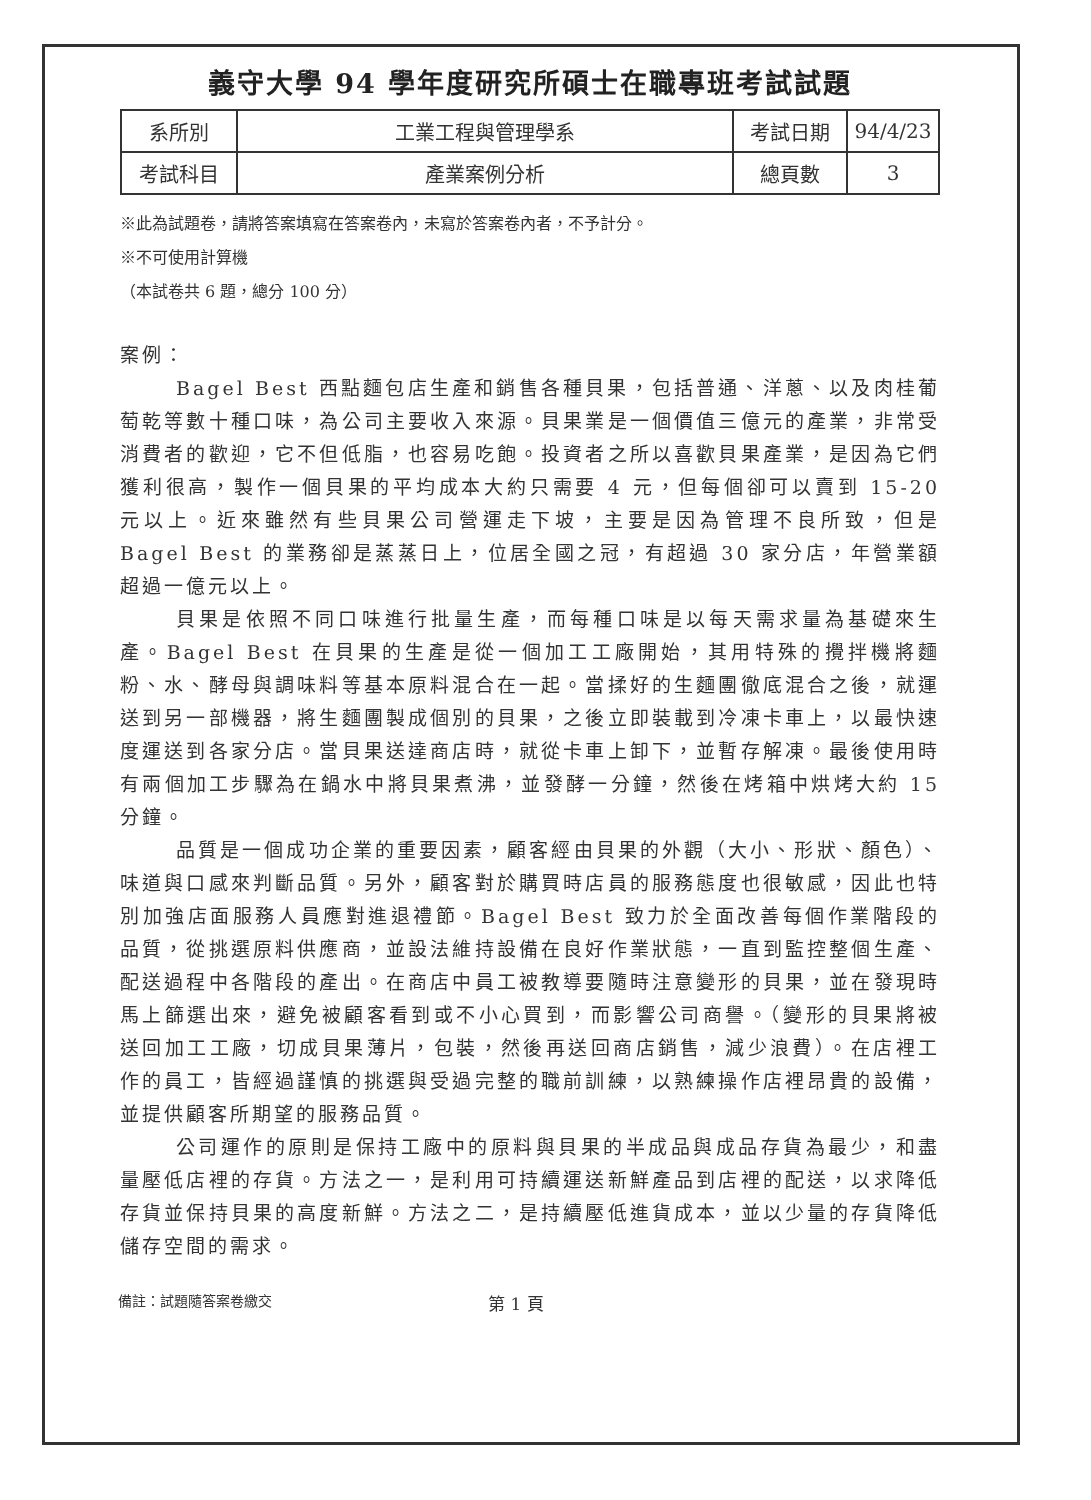義守大學 94 學年度研究所碩士在職專班考試試題
| 系所別 | 工業工程與管理學系 | 考試日期 | 94/4/23 |
| 考試科目 | 產業案例分析 | 總頁數 | 3 |
※此為試題卷，請將答案填寫在答案卷內，未寫於答案卷內者，不予計分。
※不可使用計算機
（本試卷共 6 題，總分 100 分）
案例：
Bagel Best 西點麵包店生產和銷售各種貝果，包括普通、洋蔥、以及肉桂葡萄乾等數十種口味，為公司主要收入來源。貝果業是一個價值三億元的產業，非常受消費者的歡迎，它不但低脂，也容易吃飽。投資者之所以喜歡貝果產業，是因為它們獲利很高，製作一個貝果的平均成本大約只需要 4 元，但每個卻可以賣到 15-20 元以上。近來雖然有些貝果公司營運走下坡，主要是因為管理不良所致，但是 Bagel Best 的業務卻是蒸蒸日上，位居全國之冠，有超過 30 家分店，年營業額超過一億元以上。
貝果是依照不同口味進行批量生產，而每種口味是以每天需求量為基礎來生產。Bagel Best 在貝果的生產是從一個加工工廠開始，其用特殊的攪拌機將麵粉、水、酵母與調味料等基本原料混合在一起。當揉好的生麵團徹底混合之後，就運送到另一部機器，將生麵團製成個別的貝果，之後立即裝載到冷凍卡車上，以最快速度運送到各家分店。當貝果送達商店時，就從卡車上卸下，並暫存解凍。最後使用時有兩個加工步驟為在鍋水中將貝果煮沸，並發酵一分鐘，然後在烤箱中烘烤大約 15 分鐘。
品質是一個成功企業的重要因素，顧客經由貝果的外觀（大小、形狀、顏色）、味道與口感來判斷品質。另外，顧客對於購買時店員的服務態度也很敏感，因此也特別加強店面服務人員應對進退禮節。Bagel Best 致力於全面改善每個作業階段的品質，從挑選原料供應商，並設法維持設備在良好作業狀態，一直到監控整個生產、配送過程中各階段的產出。在商店中員工被教導要隨時注意變形的貝果，並在發現時馬上篩選出來，避免被顧客看到或不小心買到，而影響公司商譽。（變形的貝果將被送回加工工廠，切成貝果薄片，包裝，然後再送回商店銷售，減少浪費）。在店裡工作的員工，皆經過謹慎的挑選與受過完整的職前訓練，以熟練操作店裡昂貴的設備，並提供顧客所期望的服務品質。
公司運作的原則是保持工廠中的原料與貝果的半成品與成品存貨為最少，和盡量壓低店裡的存貨。方法之一，是利用可持續運送新鮮產品到店裡的配送，以求降低存貨並保持貝果的高度新鮮。方法之二，是持續壓低進貨成本，並以少量的存貨降低儲存空間的需求。
備註：試題隨答案卷繳交 第 1 頁